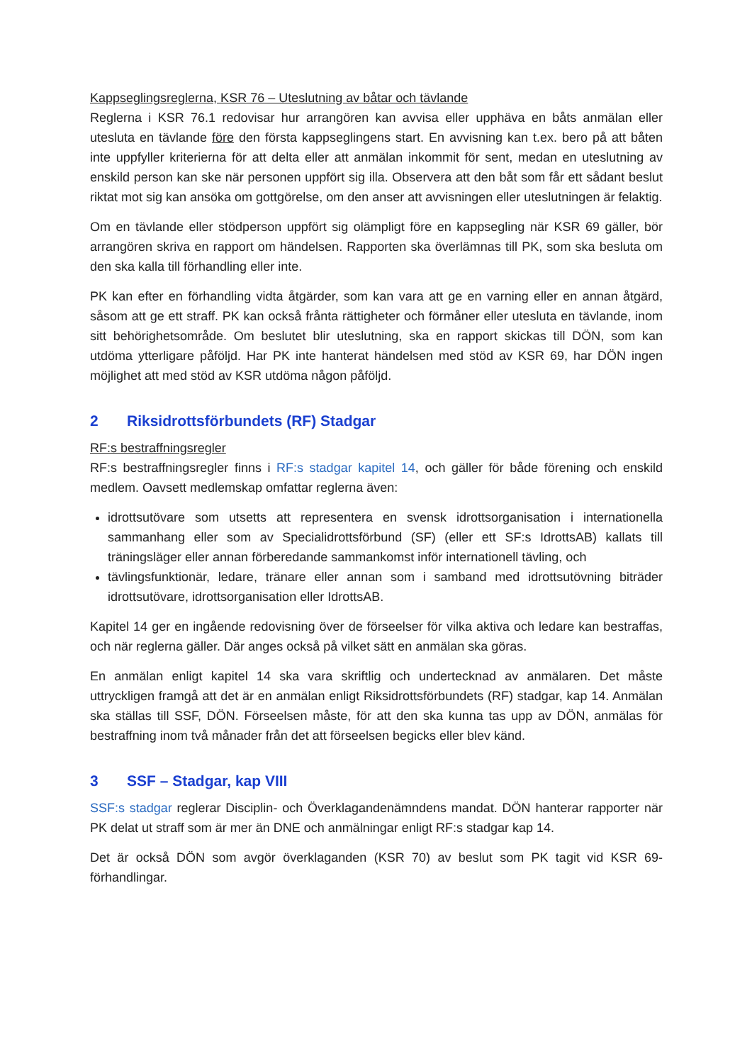Kappseglingsreglerna, KSR 76 – Uteslutning av båtar och tävlande
Reglerna i KSR 76.1 redovisar hur arrangören kan avvisa eller upphäva en båts anmälan eller utesluta en tävlande före den första kappseglingens start. En avvisning kan t.ex. bero på att båten inte uppfyller kriterierna för att delta eller att anmälan inkommit för sent, medan en uteslutning av enskild person kan ske när personen uppfört sig illa. Observera att den båt som får ett sådant beslut riktat mot sig kan ansöka om gottgörelse, om den anser att avvisningen eller uteslutningen är felaktig.
Om en tävlande eller stödperson uppfört sig olämpligt före en kappsegling när KSR 69 gäller, bör arrangören skriva en rapport om händelsen. Rapporten ska överlämnas till PK, som ska besluta om den ska kalla till förhandling eller inte.
PK kan efter en förhandling vidta åtgärder, som kan vara att ge en varning eller en annan åtgärd, såsom att ge ett straff. PK kan också fråntа rättigheter och förmåner eller utesluta en tävlande, inom sitt behörighetsområde. Om beslutet blir uteslutning, ska en rapport skickas till DÖN, som kan utdöma ytterligare påföljd. Har PK inte hanterat händelsen med stöd av KSR 69, har DÖN ingen möjlighet att med stöd av KSR utdöma någon påföljd.
2 Riksidrottsförbundets (RF) Stadgar
RF:s bestraffningsregler
RF:s bestraffningsregler finns i RF:s stadgar kapitel 14, och gäller för både förening och enskild medlem. Oavsett medlemskap omfattar reglerna även:
idrottsutövare som utsetts att representera en svensk idrottsorganisation i internationella sammanhang eller som av Specialidrottsförbund (SF) (eller ett SF:s IdrottsAB) kallats till träningsläger eller annan förberedande sammankomst inför internationell tävling, och
tävlingsfunktionär, ledare, tränare eller annan som i samband med idrottsutövning biträder idrottsutövare, idrottsorganisation eller IdrottsAB.
Kapitel 14 ger en ingående redovisning över de förseelser för vilka aktiva och ledare kan bestraffas, och när reglerna gäller. Där anges också på vilket sätt en anmälan ska göras.
En anmälan enligt kapitel 14 ska vara skriftlig och undertecknad av anmälaren. Det måste uttryckligen framgå att det är en anmälan enligt Riksidrottsförbundets (RF) stadgar, kap 14. Anmälan ska ställas till SSF, DÖN. Förseelsen måste, för att den ska kunna tas upp av DÖN, anmälas för bestraffning inom två månader från det att förseelsen begicks eller blev känd.
3 SSF – Stadgar, kap VIII
SSF:s stadgar reglerar Disciplin- och Överklagandenämndens mandat. DÖN hanterar rapporter när PK delat ut straff som är mer än DNE och anmälningar enligt RF:s stadgar kap 14.
Det är också DÖN som avgör överklaganden (KSR 70) av beslut som PK tagit vid KSR 69-förhandlingar.